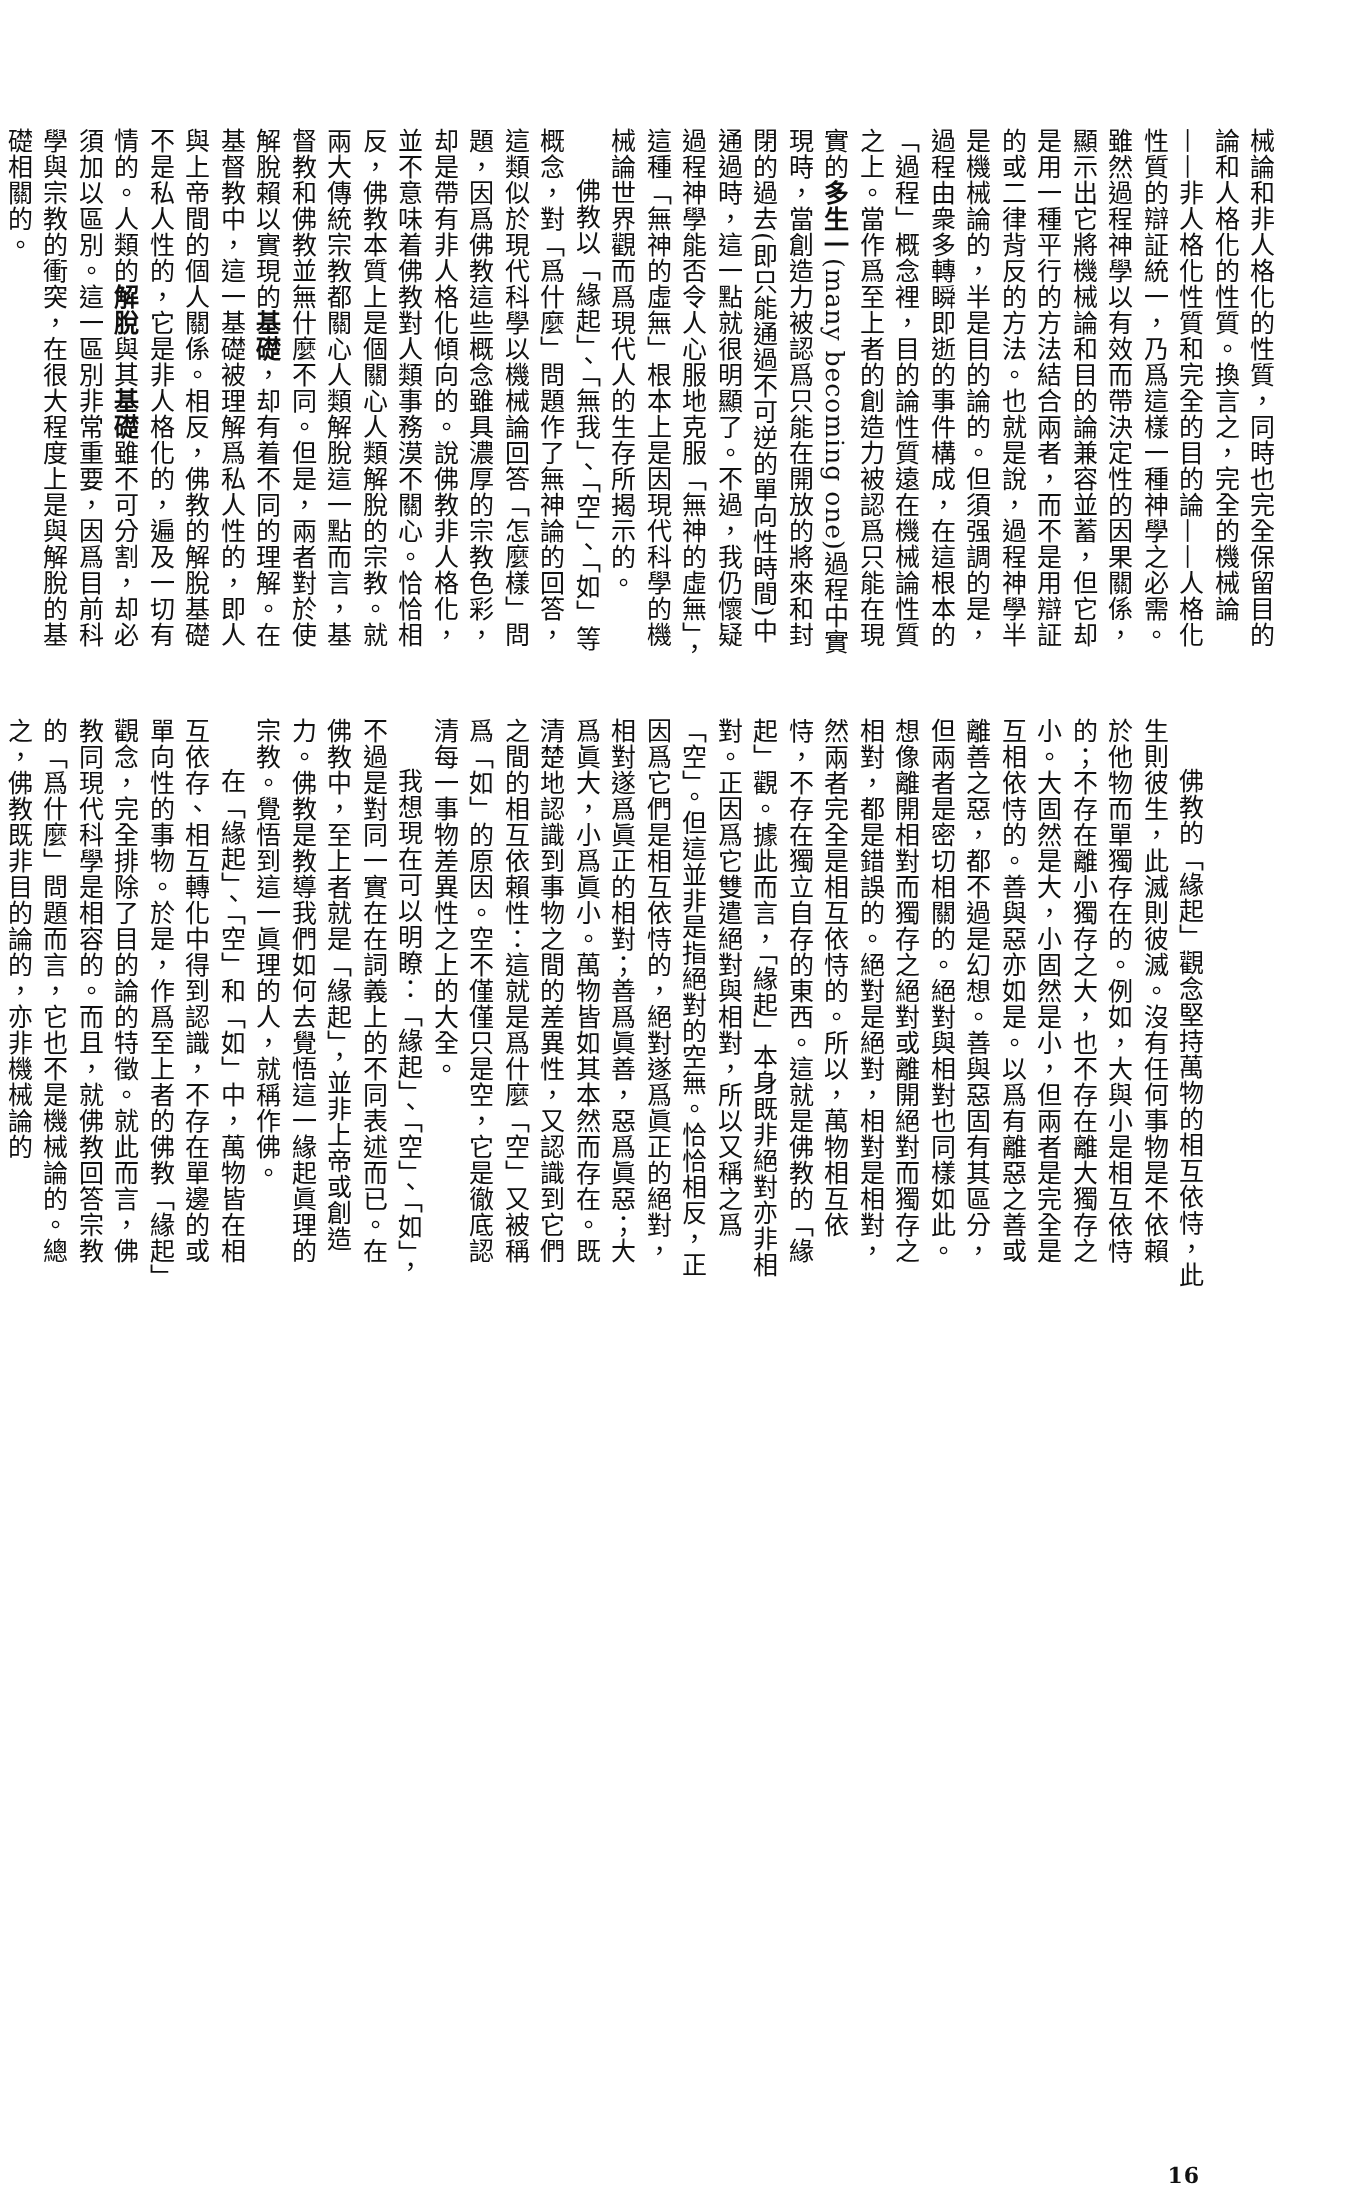械論和非人格化的性質，同時也完全保留目的論和人格化的性質。換言之，完全的機械論——非人格化性質和完全的目的論——人格化性質的辯証統一，乃爲這樣一種神學之必需。雖然過程神學以有效而帶決定性的因果關係，顯示出它將機械論和目的論兼容並蓄，但它却是用一種平行的方法結合兩者，而不是用辯証的或二律背反的方法。也就是說，過程神學半是機械論的，半是目的論的。但須强調的是，過程由衆多轉瞬即逝的事件構成，在這根本的「過程」概念裡，目的論性質遠在機械論性質之上。當作爲至上者的創造力被認爲只能在現實的多生一(many becoming one)過程中實現時，當創造力被認爲只能在開放的將來和封閉的過去(即只能通過不可逆的單向性時間)中通過時，這一點就很明顯了。不過，我仍懷疑過程神學能否令人心服地克服「無神的虛無」，這種「無神的虛無」根本上是因現代科學的機械論世界觀而爲現代人的生存所揭示的。
佛教以「緣起」、「無我」、「空」、「如」等概念，對「爲什麼」問題作了無神論的回答，這類似於現代科學以機械論回答「怎麼樣」問題，因爲佛教這些概念雖具濃厚的宗教色彩，却是帶有非人格化傾向的。說佛教非人格化，並不意味着佛教對人類事務漠不關心。恰恰相反，佛教本質上是個關心人類解脫的宗教。就兩大傳統宗教都關心人類解脫這一點而言，基督教和佛教並無什麼不同。但是，兩者對於使解脫賴以實現的基礎，却有着不同的理解。在基督教中，這一基礎被理解爲私人性的，即人與上帝間的個人關係。相反，佛教的解脫基礎不是私人性的，它是非人格化的，遍及一切有情的。人類的解脫與其基礎雖不可分割，却必須加以區別。這一區別非常重要，因爲目前科學與宗教的衝突，在很大程度上是與解脫的基礎相關的。
佛教的「緣起」觀念堅持萬物的相互依恃，此生則彼生，此滅則彼滅。沒有任何事物是不依賴於他物而單獨存在的。例如，大與小是相互依恃的；不存在離小獨存之大，也不存在離大獨存之小。大固然是大，小固然是小，但兩者是完全是互相依恃的。善與惡亦如是。以爲有離惡之善或離善之惡，都不過是幻想。善與惡固有其區分，但兩者是密切相關的。絕對與相對也同樣如此。想像離開相對而獨存之絕對或離開絕對而獨存之相對，都是錯誤的。絕對是絕對，相對是相對，然兩者完全是相互依恃的。所以，萬物相互依恃，不存在獨立自存的東西。這就是佛教的「緣起」觀。據此而言，「緣起」本身既非絕對亦非相對。正因爲它雙遣絕對與相對，所以又稱之爲「空」。但這並非是指絕對的空無。恰恰相反，正因爲它們是相互依恃的，絕對遂爲眞正的絕對，相對遂爲眞正的相對；善爲眞善，惡爲眞惡；大爲眞大，小爲眞小。萬物皆如其本然而存在。既清楚地認識到事物之間的差異性，又認識到它們之間的相互依賴性：這就是爲什麼「空」又被稱爲「如」的原因。空不僅僅只是空，它是徹底認清每一事物差異性之上的大全。
我想現在可以明瞭：「緣起」、「空」、「如」，不過是對同一實在在詞義上的不同表述而已。在佛教中，至上者就是「緣起」，並非上帝或創造力。佛教是教導我們如何去覺悟這一緣起眞理的宗教。覺悟到這一眞理的人，就稱作佛。
在「緣起」、「空」和「如」中，萬物皆在相互依存、相互轉化中得到認識，不存在單邊的或單向性的事物。於是，作爲至上者的佛教「緣起」觀念，完全排除了目的論的特徵。就此而言，佛教同現代科學是相容的。而且，就佛教回答宗教的「爲什麼」問題而言，它也不是機械論的。總之，佛教既非目的論的，亦非機械論的
16